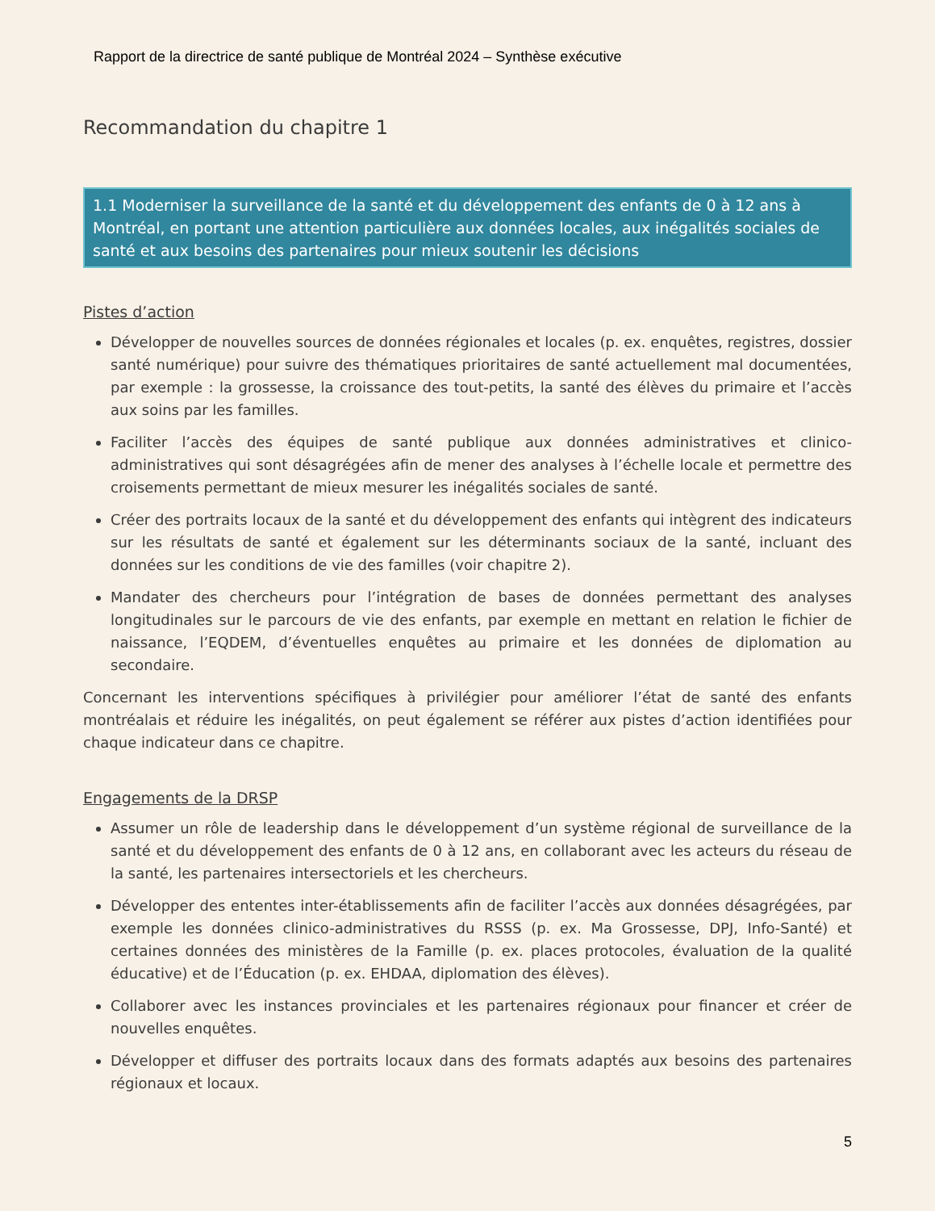Rapport de la directrice de santé publique de Montréal 2024 – Synthèse exécutive
Recommandation du chapitre 1
1.1 Moderniser la surveillance de la santé et du développement des enfants de 0 à 12 ans à Montréal, en portant une attention particulière aux données locales, aux inégalités sociales de santé et aux besoins des partenaires pour mieux soutenir les décisions
Pistes d’action
Développer de nouvelles sources de données régionales et locales (p. ex. enquêtes, registres, dossier santé numérique) pour suivre des thématiques prioritaires de santé actuellement mal documentées, par exemple : la grossesse, la croissance des tout-petits, la santé des élèves du primaire et l’accès aux soins par les familles.
Faciliter l’accès des équipes de santé publique aux données administratives et clinico-administratives qui sont désagrégées afin de mener des analyses à l’échelle locale et permettre des croisements permettant de mieux mesurer les inégalités sociales de santé.
Créer des portraits locaux de la santé et du développement des enfants qui intègrent des indicateurs sur les résultats de santé et également sur les déterminants sociaux de la santé, incluant des données sur les conditions de vie des familles (voir chapitre 2).
Mandater des chercheurs pour l’intégration de bases de données permettant des analyses longitudinales sur le parcours de vie des enfants, par exemple en mettant en relation le fichier de naissance, l’EQDEM, d’éventuelles enquêtes au primaire et les données de diplomation au secondaire.
Concernant les interventions spécifiques à privilégier pour améliorer l’état de santé des enfants montréalais et réduire les inégalités, on peut également se référer aux pistes d’action identifiées pour chaque indicateur dans ce chapitre.
Engagements de la DRSP
Assumer un rôle de leadership dans le développement d’un système régional de surveillance de la santé et du développement des enfants de 0 à 12 ans, en collaborant avec les acteurs du réseau de la santé, les partenaires intersectoriels et les chercheurs.
Développer des ententes inter-établissements afin de faciliter l’accès aux données désagrégées, par exemple les données clinico-administratives du RSSS (p. ex. Ma Grossesse, DPJ, Info-Santé) et certaines données des ministères de la Famille (p. ex. places protocoles, évaluation de la qualité éducative) et de l’Éducation (p. ex. EHDAA, diplomation des élèves).
Collaborer avec les instances provinciales et les partenaires régionaux pour financer et créer de nouvelles enquêtes.
Développer et diffuser des portraits locaux dans des formats adaptés aux besoins des partenaires régionaux et locaux.
5